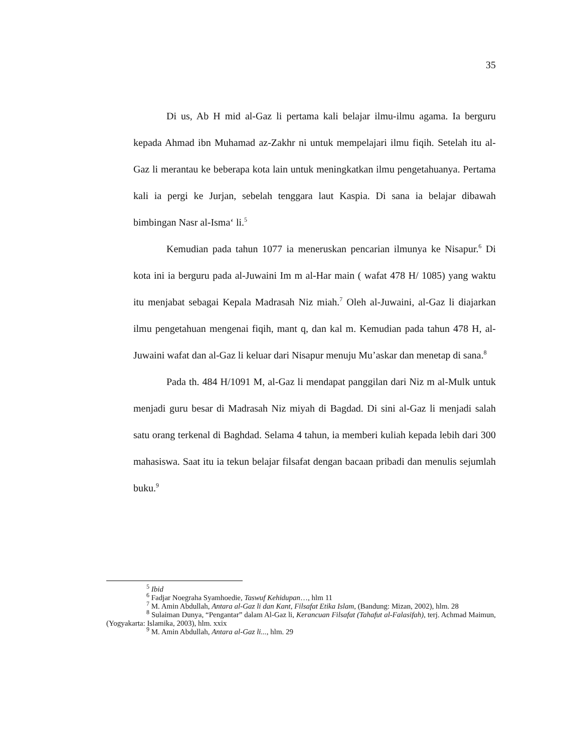35
Di us, Ab H mid al-Gaz li pertama kali belajar ilmu-ilmu agama. Ia berguru kepada Ahmad ibn Muhamad az-Zakhr ni untuk mempelajari ilmu fiqih. Setelah itu al-Gaz li merantau ke beberapa kota lain untuk meningkatkan ilmu pengetahuanya. Pertama kali ia pergi ke Jurjan, sebelah tenggara laut Kaspia. Di sana ia belajar dibawah bimbingan Nasr al-Isma‘ li.<sup>5</sup>
Kemudian pada tahun 1077 ia meneruskan pencarian ilmunya ke Nisapur.<sup>6</sup> Di kota ini ia berguru pada al-Juwaini Im m al-Har main ( wafat 478 H/ 1085) yang waktu itu menjabat sebagai Kepala Madrasah Niz miah.<sup>7</sup> Oleh al-Juwaini, al-Gaz li diajarkan ilmu pengetahuan mengenai fiqih, mant q, dan kal m. Kemudian pada tahun 478 H, al-Juwaini wafat dan al-Gaz li keluar dari Nisapur menuju Mu’askar dan menetap di sana.<sup>8</sup>
Pada th. 484 H/1091 M, al-Gaz li mendapat panggilan dari Niz m al-Mulk untuk menjadi guru besar di Madrasah Niz miyah di Bagdad. Di sini al-Gaz li menjadi salah satu orang terkenal di Baghdad. Selama 4 tahun, ia memberi kuliah kepada lebih dari 300 mahasiswa. Saat itu ia tekun belajar filsafat dengan bacaan pribadi dan menulis sejumlah buku.<sup>9</sup>
<sup>5</sup> Ibid
<sup>6</sup> Fadjar Noegraha Syamhoedie, Taswuf Kehidupan…, hlm 11
<sup>7</sup> M. Amin Abdullah, Antara al-Gaz li dan Kant, Filsafat Etika Islam, (Bandung: Mizan, 2002), hlm. 28
<sup>8</sup> Sulaiman Dunya, “Pengantar” dalam Al-Gaz li, Kerancuan Filsafat (Tahafut al-Falasifah), terj. Achmad Maimun, (Yogyakarta: Islamika, 2003), hlm. xxix
<sup>9</sup> M. Amin Abdullah, Antara al-Gaz li..., hlm. 29